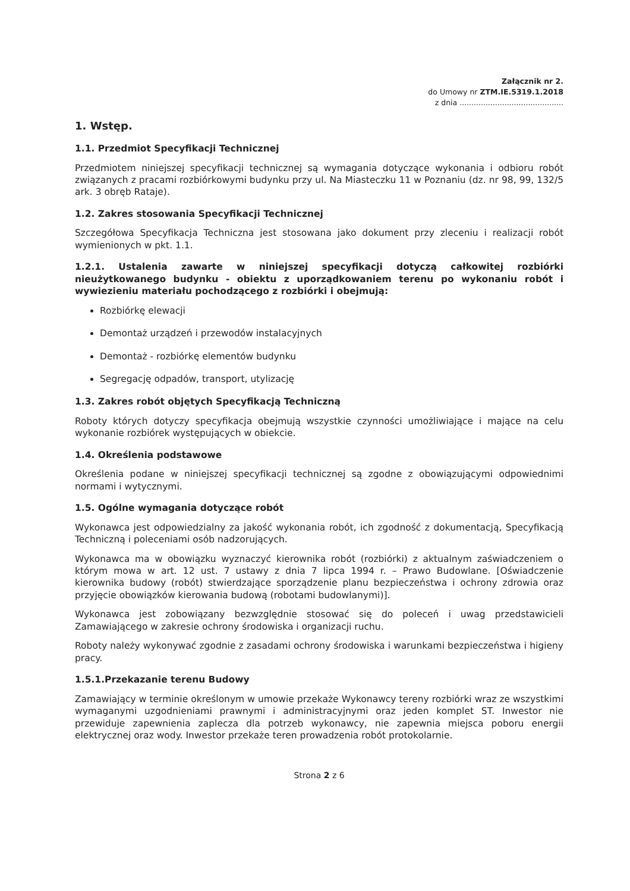Załącznik nr 2.
do Umowy nr ZTM.IE.5319.1.2018
z dnia ............................................
1. Wstęp.
1.1. Przedmiot Specyfikacji Technicznej
Przedmiotem niniejszej specyfikacji technicznej są wymagania dotyczące wykonania i odbioru robót związanych z pracami rozbiórkowymi budynku przy ul. Na Miasteczku 11 w Poznaniu (dz. nr 98, 99, 132/5 ark. 3 obręb Rataje).
1.2. Zakres stosowania Specyfikacji Technicznej
Szczegółowa Specyfikacja Techniczna jest stosowana jako dokument przy zleceniu i realizacji robót wymienionych w pkt. 1.1.
1.2.1. Ustalenia zawarte w niniejszej specyfikacji dotyczą całkowitej rozbiórki nieużytkowanego budynku - obiektu z uporządkowaniem terenu po wykonaniu robót i wywiezieniu materiału pochodzącego z rozbiórki i obejmują:
Rozbiórkę elewacji
Demontaż urządzeń i przewodów instalacyjnych
Demontaż - rozbiórkę elementów budynku
Segregację odpadów, transport, utylizację
1.3. Zakres robót objętych Specyfikacją Techniczną
Roboty których dotyczy specyfikacja obejmują wszystkie czynności umożliwiające i mające na celu wykonanie rozbiórek występujących w obiekcie.
1.4. Określenia podstawowe
Określenia podane w niniejszej specyfikacji technicznej są zgodne z obowiązującymi odpowiednimi normami i wytycznymi.
1.5. Ogólne wymagania dotyczące robót
Wykonawca jest odpowiedzialny za jakość wykonania robót, ich zgodność z dokumentacją, Specyfikacją Techniczną i poleceniami osób nadzorujących.
Wykonawca ma w obowiązku wyznaczyć kierownika robót (rozbiórki) z aktualnym zaświadczeniem o którym mowa w art. 12 ust. 7 ustawy z dnia 7 lipca 1994 r. – Prawo Budowlane. [Oświadczenie kierownika budowy (robót) stwierdzające sporządzenie planu bezpieczeństwa i ochrony zdrowia oraz przyjęcie obowiązków kierowania budową (robotami budowlanymi)].
Wykonawca jest zobowiązany bezwzględnie stosować się do poleceń i uwag przedstawicieli Zamawiającego w zakresie ochrony środowiska i organizacji ruchu.
Roboty należy wykonywać zgodnie z zasadami ochrony środowiska i warunkami bezpieczeństwa i higieny pracy.
1.5.1.Przekazanie terenu Budowy
Zamawiający w terminie określonym w umowie przekaże Wykonawcy tereny rozbiórki wraz ze wszystkimi wymaganymi uzgodnieniami prawnymi i administracyjnymi oraz jeden komplet ST. Inwestor nie przewiduje zapewnienia zaplecza dla potrzeb wykonawcy, nie zapewnia miejsca poboru energii elektrycznej oraz wody. Inwestor przekaże teren prowadzenia robót protokolarnie.
Strona 2 z 6